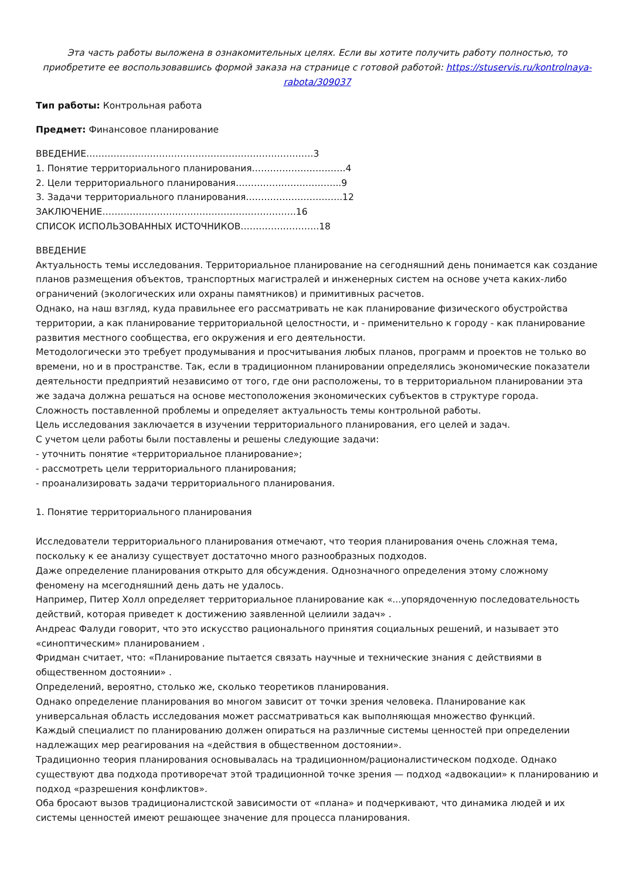Эта часть работы выложена в ознакомительных целях. Если вы хотите получить работу полностью, то приобретите ее воспользовавшись формой заказа на странице с готовой работой: https://stuservis.ru/kontrolnaya-rabota/309037
Тип работы: Контрольная работа
Предмет: Финансовое планирование
ВВЕДЕНИЕ…………………………………………………………………3
1. Понятие территориального планирования………………………….4
2. Цели территориального планирования……………………………..9
3. Задачи территориального планирования…………………………..12
ЗАКЛЮЧЕНИЕ……………………………………………………….16
СПИСОК ИСПОЛЬЗОВАННЫХ ИСТОЧНИКОВ……………………..18
ВВЕДЕНИЕ
Актуальность темы исследования. Территориальное планирование на сегодняшний день понимается как создание планов размещения объектов, транспортных магистралей и инженерных систем на основе учета каких-либо ограничений (экологических или охраны памятников) и примитивных расчетов.
Однако, на наш взгляд, куда правильнее его рассматривать не как планирование физического обустройства территории, а как планирование территориальной целостности, и - применительно к городу - как планирование развития местного сообщества, его окружения и его деятельности.
Методологически это требует продумывания и просчитывания любых планов, программ и проектов не только во времени, но и в пространстве. Так, если в традиционном планировании определялись экономические показатели деятельности предприятий независимо от того, где они расположены, то в территориальном планировании эта же задача должна решаться на основе местоположения экономических субъектов в структуре города.
Сложность поставленной проблемы и определяет актуальность темы контрольной работы.
Цель исследования заключается в изучении территориального планирования, его целей и задач.
С учетом цели работы были поставлены и решены следующие задачи:
- уточнить понятие «территориальное планирование»;
- рассмотреть цели территориального планирования;
- проанализировать задачи территориального планирования.
1. Понятие территориального планирования
Исследователи территориального планирования отмечают, что теория планирования очень сложная тема, поскольку к ее анализу существует достаточно много разнообразных подходов.
Даже определение планирования открыто для обсуждения. Однозначного определения этому сложному феномену на мсегодняшний день дать не удалось.
Например, Питер Холл определяет территориальное планирование как «...упорядоченную последовательность действий, которая приведет к достижению заявленной целиили задач» .
Андреас Фалуди говорит, что это искусство рационального принятия социальных решений, и называет это «синоптическим» планированием .
Фридман считает, что: «Планирование пытается связать научные и технические знания с действиями в общественном достоянии» .
Определений, вероятно, столько же, сколько теоретиков планирования.
Однако определение планирования во многом зависит от точки зрения человека. Планирование как универсальная область исследования может рассматриваться как выполняющая множество функций.
Каждый специалист по планированию должен опираться на различные системы ценностей при определении надлежащих мер реагирования на «действия в общественном достоянии».
Традиционно теория планирования основывалась на традиционном/рационалистическом подходе. Однако существуют два подхода противоречат этой традиционной точке зрения — подход «адвокации» к планированию и подход «разрешения конфликтов».
Оба бросают вызов традиционалистской зависимости от «плана» и подчеркивают, что динамика людей и их системы ценностей имеют решающее значение для процесса планирования.